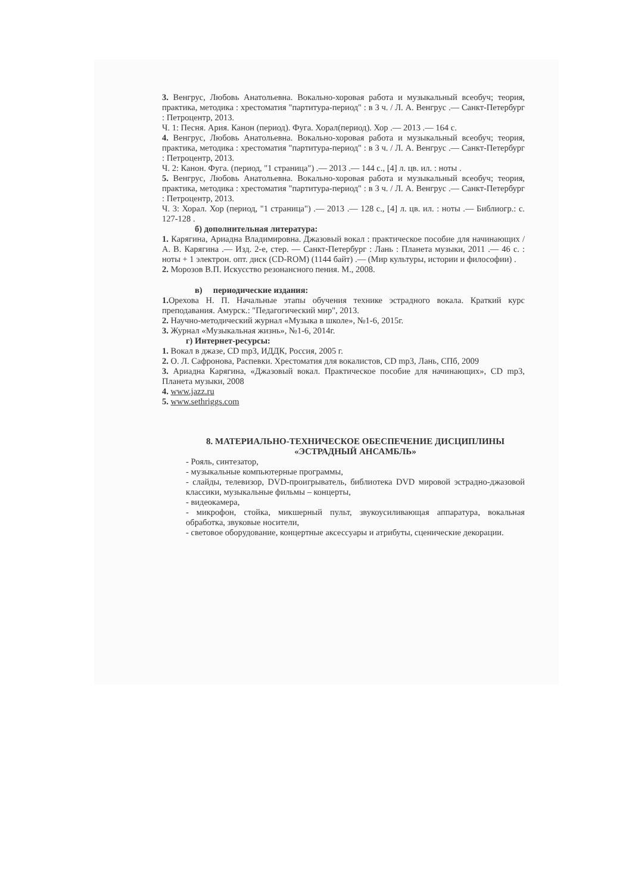3. Венгрус, Любовь Анатольевна. Вокально-хоровая работа и музыкальный всеобуч; теория, практика, методика : хрестоматия "партитура-период" : в 3 ч. / Л. А. Венгрус .— Санкт-Петербург : Петроцентр, 2013.
Ч. 1: Песня. Ария. Канон (период). Фуга. Хорал(период). Хор .— 2013 .— 164 с.
4. Венгрус, Любовь Анатольевна. Вокально-хоровая работа и музыкальный всеобуч; теория, практика, методика : хрестоматия "партитура-период" : в 3 ч. / Л. А. Венгрус .— Санкт-Петербург : Петроцентр, 2013.
Ч. 2: Канон. Фуга. (период, "1 страница") .— 2013 .— 144 с., [4] л. цв. ил. : ноты .
5. Венгрус, Любовь Анатольевна. Вокально-хоровая работа и музыкальный всеобуч; теория, практика, методика : хрестоматия "партитура-период" : в 3 ч. / Л. А. Венгрус .— Санкт-Петербург : Петроцентр, 2013.
Ч. 3: Хорал. Хор (период, "1 страница") .— 2013 .— 128 с., [4] л. цв. ил. : ноты .— Библиогр.: с. 127-128 .
б) дополнительная литература:
1. Карягина, Ариадна Владимировна. Джазовый вокал : практическое пособие для начинающих / А. В. Карягина .— Изд. 2-е, стер. — Санкт-Петербург : Лань : Планета музыки, 2011 .— 46 с. : ноты + 1 электрон. опт. диск (CD-ROM) (1144 байт) .— (Мир культуры, истории и философии) .
2. Морозов В.П. Искусство резонансного пения. М., 2008.
в) периодические издания:
1. Орехова Н. П. Начальные этапы обучения технике эстрадного вокала. Краткий курс преподавания. Амурск.: "Педагогический мир", 2013.
2. Научно-методический журнал «Музыка в школе», №1-6, 2015г.
3. Журнал «Музыкальная жизнь», №1-6, 2014г.
г) Интернет-ресурсы:
1. Вокал в джазе, CD mp3, ИДДК, Россия, 2005 г.
2. О. Л. Сафронова, Распевки. Хрестоматия для вокалистов, CD mp3, Лань, СПб, 2009
3. Ариадна Карягина, «Джазовый вокал. Практическое пособие для начинающих», CD mp3, Планета музыки, 2008
4. www.jazz.ru
5. www.sethriggs.com
8. МАТЕРИАЛЬНО-ТЕХНИЧЕСКОЕ ОБЕСПЕЧЕНИЕ ДИСЦИПЛИНЫ
«ЭСТРАДНЫЙ АНСАМБЛЬ»
- Рояль, синтезатор,
- музыкальные компьютерные программы,
- слайды, телевизор, DVD-проигрыватель, библиотека DVD мировой эстрадно-джазовой классики, музыкальные фильмы – концерты,
- видеокамера,
- микрофон, стойка, микшерный пульт, звукоусиливающая аппаратура, вокальная обработка, звуковые носители,
- световое оборудование, концертные аксессуары и атрибуты, сценические декорации.